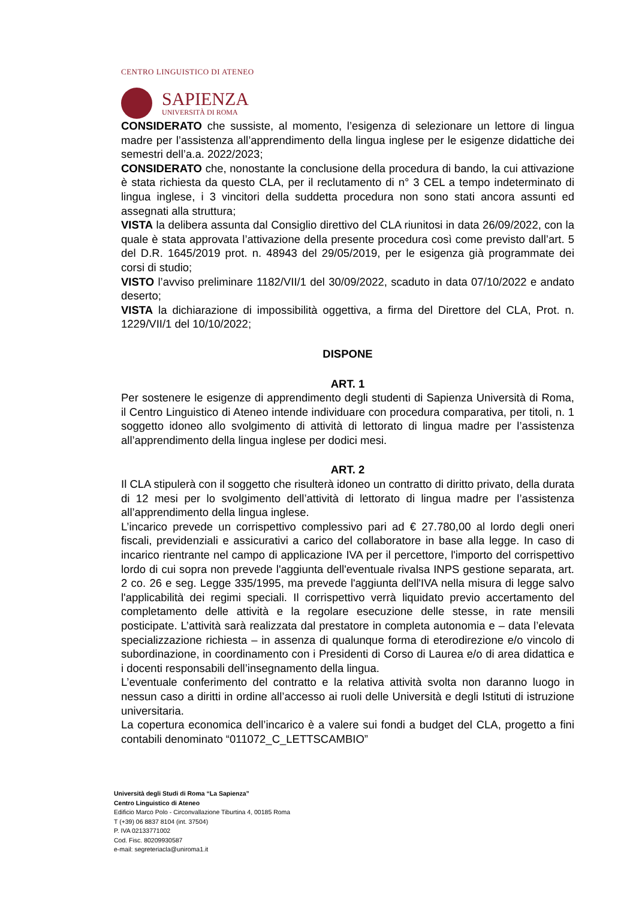CENTRO LINGUISTICO DI ATENEO
SAPIENZA
UNIVERSITÀ DI ROMA
CONSIDERATO che sussiste, al momento, l’esigenza di selezionare un lettore di lingua madre per l’assistenza all’apprendimento della lingua inglese per le esigenze didattiche dei semestri dell’a.a. 2022/2023;
CONSIDERATO che, nonostante la conclusione della procedura di bando, la cui attivazione è stata richiesta da questo CLA, per il reclutamento di n° 3 CEL a tempo indeterminato di lingua inglese, i 3 vincitori della suddetta procedura non sono stati ancora assunti ed assegnati alla struttura;
VISTA la delibera assunta dal Consiglio direttivo del CLA riunitosi in data 26/09/2022, con la quale è stata approvata l’attivazione della presente procedura così come previsto dall’art. 5 del D.R. 1645/2019 prot. n. 48943 del 29/05/2019, per le esigenza già programmate dei corsi di studio;
VISTO l’avviso preliminare 1182/VII/1 del 30/09/2022, scaduto in data 07/10/2022 e andato deserto;
VISTA la dichiarazione di impossibilità oggettiva, a firma del Direttore del CLA, Prot. n. 1229/VII/1 del 10/10/2022;
DISPONE
ART. 1
Per sostenere le esigenze di apprendimento degli studenti di Sapienza Università di Roma, il Centro Linguistico di Ateneo intende individuare con procedura comparativa, per titoli, n. 1 soggetto idoneo allo svolgimento di attività di lettorato di lingua madre per l’assistenza all’apprendimento della lingua inglese per dodici mesi.
ART. 2
Il CLA stipulerà con il soggetto che risulterà idoneo un contratto di diritto privato, della durata di 12 mesi per lo svolgimento dell’attività di lettorato di lingua madre per l’assistenza all’apprendimento della lingua inglese.
L’incarico prevede un corrispettivo complessivo pari ad € 27.780,00 al lordo degli oneri fiscali, previdenziali e assicurativi a carico del collaboratore in base alla legge. In caso di incarico rientrante nel campo di applicazione IVA per il percettore, l'importo del corrispettivo lordo di cui sopra non prevede l'aggiunta dell'eventuale rivalsa INPS gestione separata, art. 2 co. 26 e seg. Legge 335/1995, ma prevede l'aggiunta dell'IVA nella misura di legge salvo l'applicabilità dei regimi speciali. Il corrispettivo verrà liquidato previo accertamento del completamento delle attività e la regolare esecuzione delle stesse, in rate mensili posticipate. L’attività sarà realizzata dal prestatore in completa autonomia e – data l’elevata specializzazione richiesta – in assenza di qualunque forma di eterodirezione e/o vincolo di subordinazione, in coordinamento con i Presidenti di Corso di Laurea e/o di area didattica e i docenti responsabili dell’insegnamento della lingua.
L’eventuale conferimento del contratto e la relativa attività svolta non daranno luogo in nessun caso a diritti in ordine all’accesso ai ruoli delle Università e degli Istituti di istruzione universitaria.
La copertura economica dell’incarico è a valere sui fondi a budget del CLA, progetto a fini contabili denominato “011072_C_LETTSCAMBIO”
Università degli Studi di Roma “La Sapienza”
Centro Linguistico di Ateneo
Edificio Marco Polo - Circonvallazione Tiburtina 4, 00185 Roma
T (+39) 06 8837 8104 (int. 37504)
P. IVA 02133771002
Cod. Fisc. 80209930587
e-mail: segreteriacla@uniroma1.it